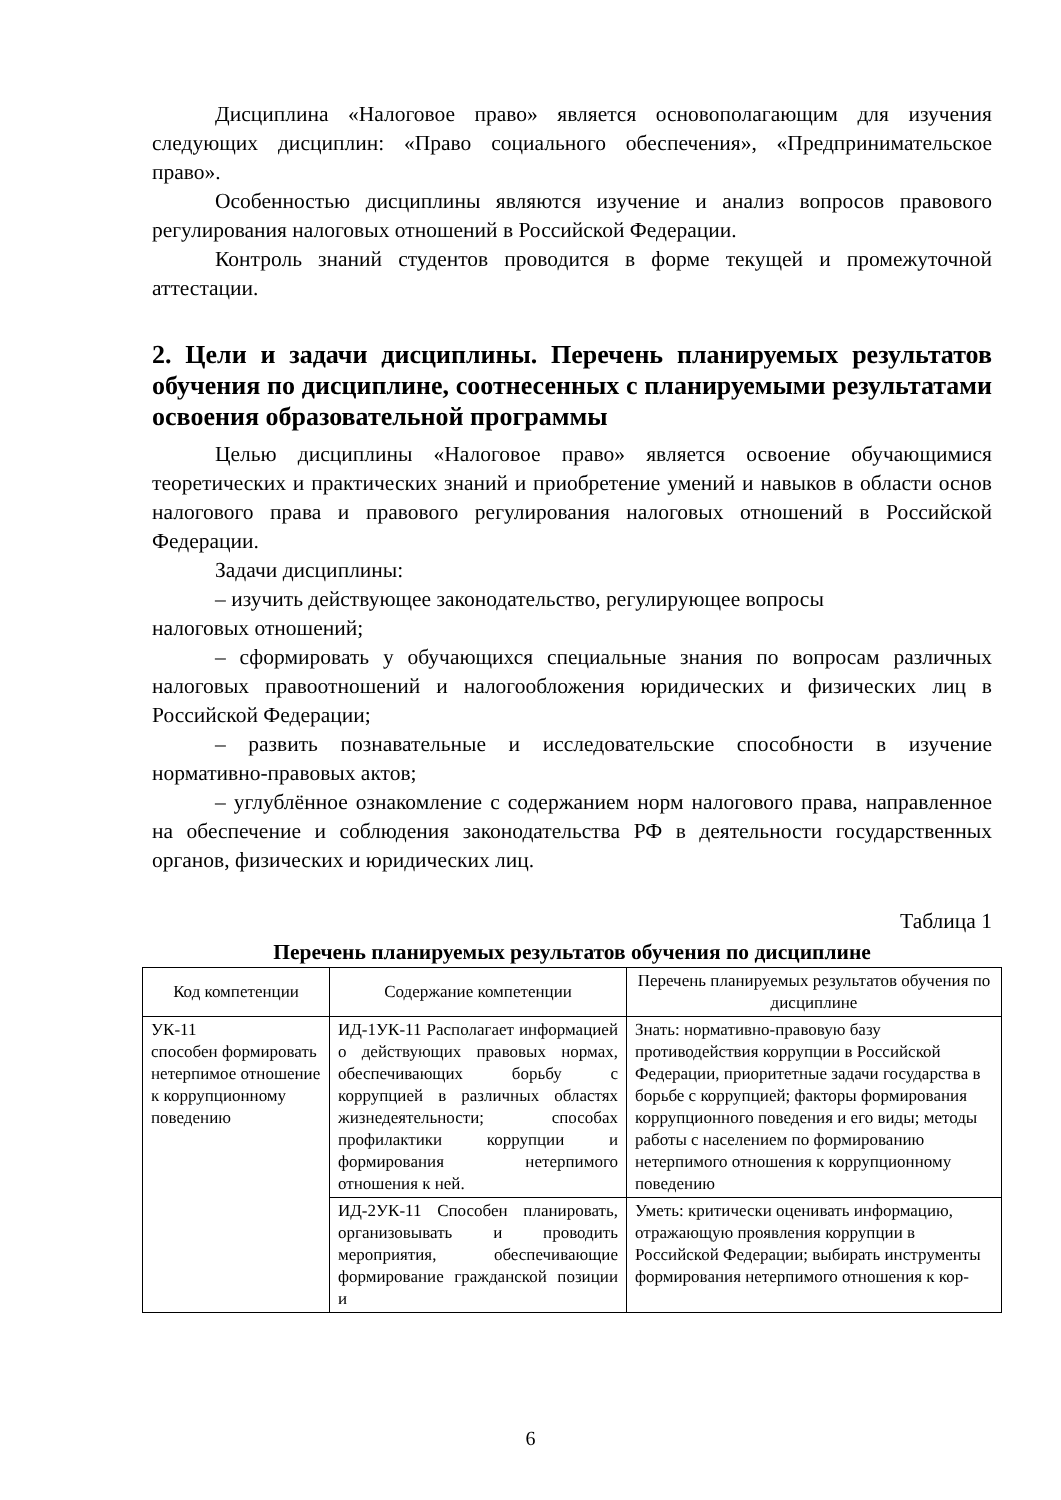Дисциплина «Налоговое право» является основополагающим для изучения следующих дисциплин: «Право социального обеспечения», «Предпринимательское право».
Особенностью дисциплины являются изучение и анализ вопросов правового регулирования налоговых отношений в Российской Федерации.
Контроль знаний студентов проводится в форме текущей и промежуточной аттестации.
2. Цели и задачи дисциплины. Перечень планируемых результатов обучения по дисциплине, соотнесенных с планируемыми результатами освоения образовательной программы
Целью дисциплины «Налоговое право» является освоение обучающимися теоретических и практических знаний и приобретение умений и навыков в области основ налогового права и правового регулирования налоговых отношений в Российской Федерации.
Задачи дисциплины:
– изучить действующее законодательство, регулирующее вопросы
налоговых отношений;
– сформировать у обучающихся специальные знания по вопросам различных налоговых правоотношений и налогообложения юридических и физических лиц в Российской Федерации;
– развить познавательные и исследовательские способности в изучение нормативно-правовых актов;
– углублённое ознакомление с содержанием норм налогового права, направленное на обеспечение и соблюдения законодательства РФ в деятельности государственных органов, физических и юридических лиц.
Таблица 1
Перечень планируемых результатов обучения по дисциплине
| Код компетенции | Содержание компетенции | Перечень планируемых результатов обучения по дисциплине |
| --- | --- | --- |
| УК-11 способен формировать нетерпимое отношение к коррупционному поведению | ИД-1УК-11 Располагает информацией о действующих правовых нормах, обеспечивающих борьбу с коррупцией в различных областях жизнедеятельности; способах профилактики коррупции и формирования нетерпимого отношения к ней. | Знать: нормативно-правовую базу противодействия коррупции в Российской Федерации, приоритетные задачи государства в борьбе с коррупцией; факторы формирования коррупционного поведения и его виды; методы работы с населением по формированию нетерпимого отношения к коррупционному поведению |
| | ИД-2УК-11 Способен планировать, организовывать и проводить мероприятия, обеспечивающие формирование гражданской позиции и | Уметь: критически оценивать информацию, отражающую проявления коррупции в Российской Федерации; выбирать инструменты формирования нетерпимого отношения к кор- |
6